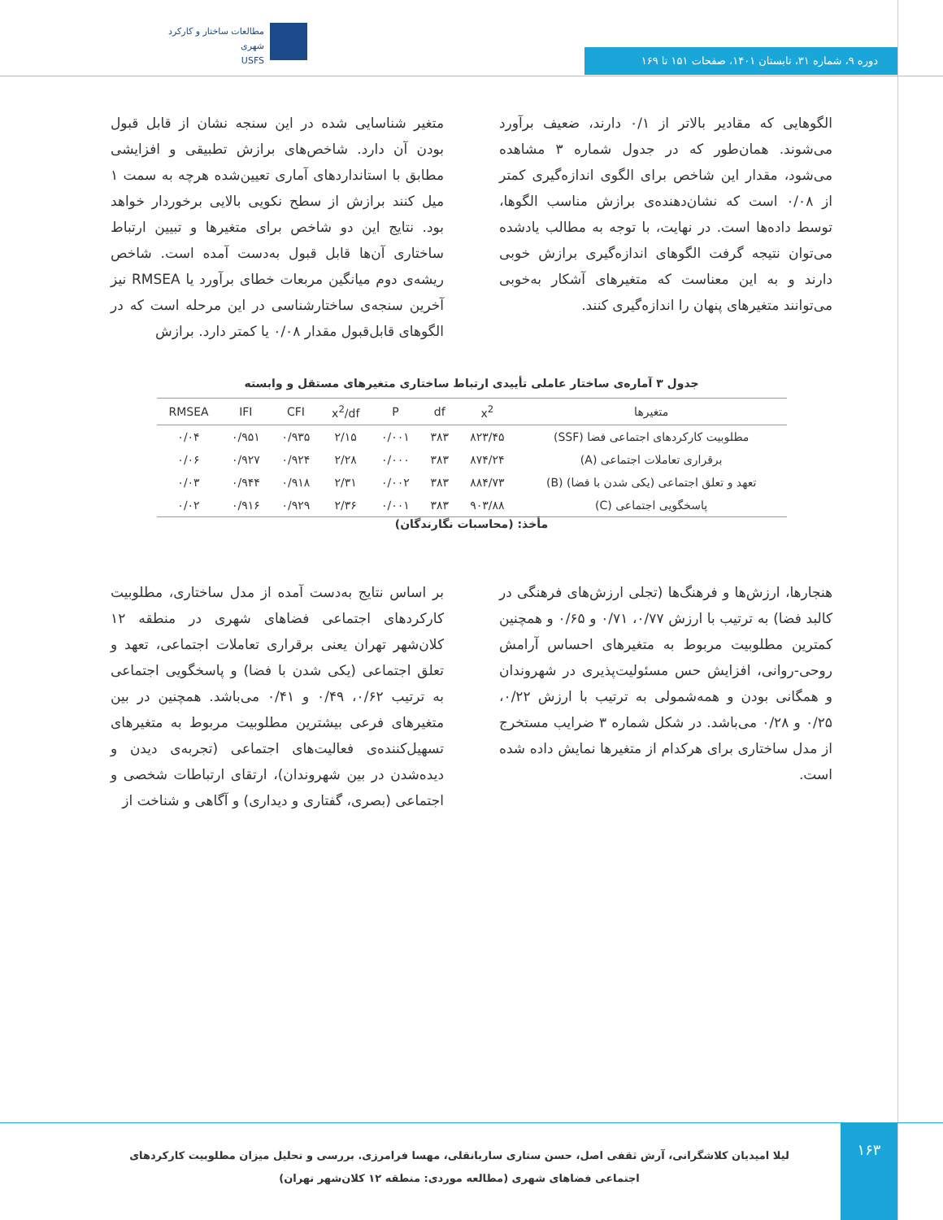مطالعات ساختار و کارکرد شهری
USFS
دوره ۹، شماره ۳۱، تابستان ۱۴۰۱، صفحات ۱۵۱ تا ۱۶۹
متغیر شناسایی شده در این سنجه نشان از قابل قبول بودن آن دارد. شاخص‌های برازش تطبیقی و افزایشی مطابق با استانداردهای آماری تعیین‌شده هرچه به سمت ۱ میل کنند برازش از سطح نکویی بالایی برخوردار خواهد بود. نتایج این دو شاخص برای متغیرها و تبیین ارتباط ساختاری آن‌ها قابل قبول به‌دست آمده است. شاخص ریشه‌ی دوم میانگین مربعات خطای برآورد یا RMSEA نیز آخرین سنجه‌ی ساختارشناسی در این مرحله است که در الگوهای قابل‌قبول مقدار ۰/۰۸ یا کمتر دارد. برازش
الگوهایی که مقادیر بالاتر از ۰/۱ دارند، ضعیف برآورد می‌شوند. همان‌طور که در جدول شماره ۳ مشاهده می‌شود، مقدار این شاخص برای الگوی اندازه‌گیری کمتر از ۰/۰۸ است که نشان‌دهنده‌ی برازش مناسب الگوها، توسط داده‌ها است. در نهایت، با توجه به مطالب یادشده می‌توان نتیجه گرفت الگوهای اندازه‌گیری برازش خوبی دارند و به این معناست که متغیرهای آشکار به‌خوبی می‌توانند متغیرهای پنهان را اندازه‌گیری کنند.
جدول ۳ آماره‌ی ساختار عاملی تأییدی ارتباط ساختاری متغیرهای مستقل و وابسته
| متغیرها | x<sup>2</sup> | df | P | x<sup>2</sup>/df | CFI | IFI | RMSEA |
| --- | --- | --- | --- | --- | --- | --- | --- |
| مطلوبیت کارکردهای اجتماعی فضا (SSF) | ۸۲۳/۴۵ | ۳۸۳ | ۰/۰۰۱ | ۲/۱۵ | ۰/۹۳۵ | ۰/۹۵۱ | ۰/۰۴ |
| برقراری تعاملات اجتماعی (A) | ۸۷۴/۲۴ | ۳۸۳ | ۰/۰۰۰ | ۲/۲۸ | ۰/۹۲۴ | ۰/۹۲۷ | ۰/۰۶ |
| تعهد و تعلق اجتماعی (یکی شدن با فضا) (B) | ۸۸۴/۷۳ | ۳۸۳ | ۰/۰۰۲ | ۲/۳۱ | ۰/۹۱۸ | ۰/۹۴۴ | ۰/۰۳ |
| پاسخگویی اجتماعی (C) | ۹۰۳/۸۸ | ۳۸۳ | ۰/۰۰۱ | ۲/۳۶ | ۰/۹۲۹ | ۰/۹۱۶ | ۰/۰۲ |
مأخذ: (محاسبات نگارندگان)
بر اساس نتایج به‌دست آمده از مدل ساختاری، مطلوبیت کارکردهای اجتماعی فضاهای شهری در منطقه ۱۲ کلان‌شهر تهران یعنی برقراری تعاملات اجتماعی، تعهد و تعلق اجتماعی (یکی شدن با فضا) و پاسخگویی اجتماعی به ترتیب ۰/۶۲، ۰/۴۹ و ۰/۴۱ می‌باشد. همچنین در بین متغیرهای فرعی بیشترین مطلوبیت مربوط به متغیرهای تسهیل‌کننده‌ی فعالیت‌های اجتماعی (تجربه‌ی دیدن و دیده‌شدن در بین شهروندان)، ارتقای ارتباطات شخصی و اجتماعی (بصری، گفتاری و دیداری) و آگاهی و شناخت از
هنجارها، ارزش‌ها و فرهنگ‌ها (تجلی ارزش‌های فرهنگی در کالبد فضا) به ترتیب با ارزش ۰/۷۷، ۰/۷۱ و ۰/۶۵ و همچنین کمترین مطلوبیت مربوط به متغیرهای احساس آرامش روحی-روانی، افزایش حس مسئولیت‌پذیری در شهروندان و همگانی بودن و همه‌شمولی به ترتیب با ارزش ۰/۲۲، ۰/۲۵ و ۰/۲۸ می‌باشد. در شکل شماره ۳ ضرایب مستخرج از مدل ساختاری برای هرکدام از متغیرها نمایش داده شده است.
۱۶۳
لیلا امیدیان کلاشگرانی، آرش ثقفی اصل، حسن ستاری ساربانقلی، مهسا فرامرزی. بررسی و تحلیل میزان مطلوبیت کارکردهای اجتماعی فضاهای شهری (مطالعه موردی: منطقه ۱۲ کلان‌شهر تهران)